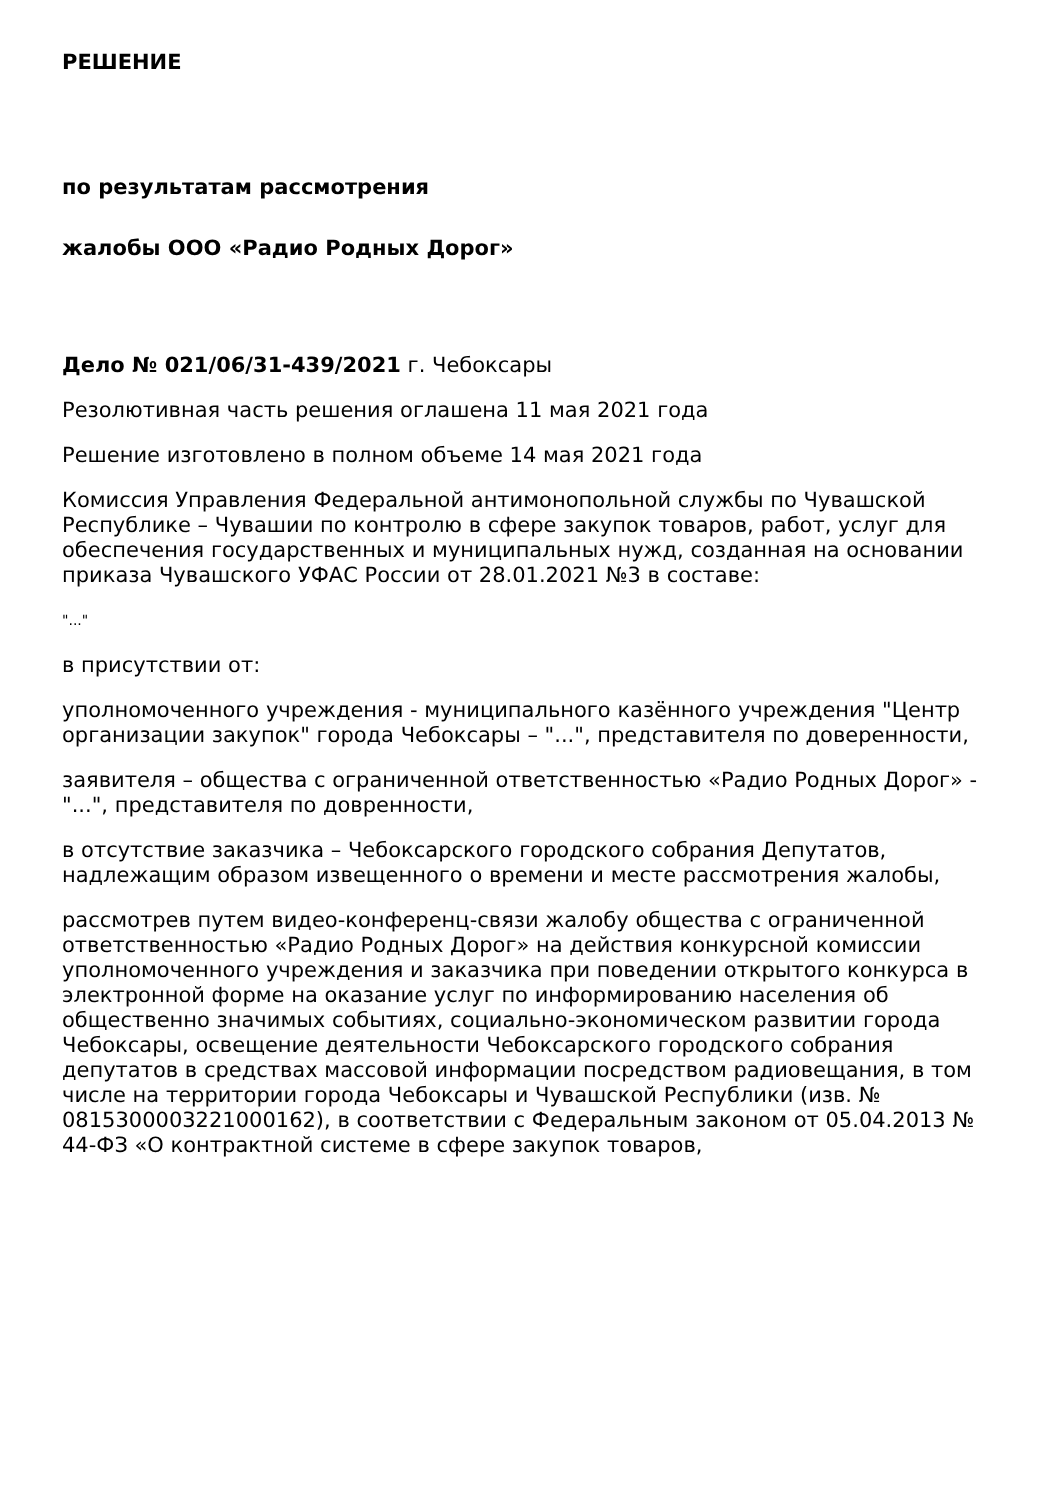РЕШЕНИЕ
по результатам рассмотрения
жалобы ООО «Радио Родных Дорог»
Дело № 021/06/31-439/2021 г. Чебоксары
Резолютивная часть решения оглашена 11 мая 2021 года
Решение изготовлено в полном объеме 14 мая 2021 года
Комиссия Управления Федеральной антимонопольной службы по Чувашской Республике – Чувашии по контролю в сфере закупок товаров, работ, услуг для обеспечения государственных и муниципальных нужд, созданная на основании приказа Чувашского УФАС России от 28.01.2021 №3 в составе:
"..."
в присутствии от:
уполномоченного учреждения - муниципального казённого учреждения "Центр организации закупок" города Чебоксары – "...", представителя по доверенности,
заявителя – общества с ограниченной ответственностью «Радио Родных Дорог» - "...", представителя по довренности,
в отсутствие заказчика – Чебоксарского городского собрания Депутатов, надлежащим образом извещенного о времени и месте рассмотрения жалобы,
рассмотрев путем видео-конференц-связи жалобу общества с ограниченной ответственностью «Радио Родных Дорог» на действия конкурсной комиссии уполномоченного учреждения и заказчика при поведении открытого конкурса в электронной форме на оказание услуг по информированию населения об общественно значимых событиях, социально-экономическом развитии города Чебоксары, освещение деятельности Чебоксарского городского собрания депутатов в средствах массовой информации посредством радиовещания, в том числе на территории города Чебоксары и Чувашской Республики (изв. № 0815300003221000162), в соответствии с Федеральным законом от 05.04.2013 № 44-ФЗ «О контрактной системе в сфере закупок товаров,